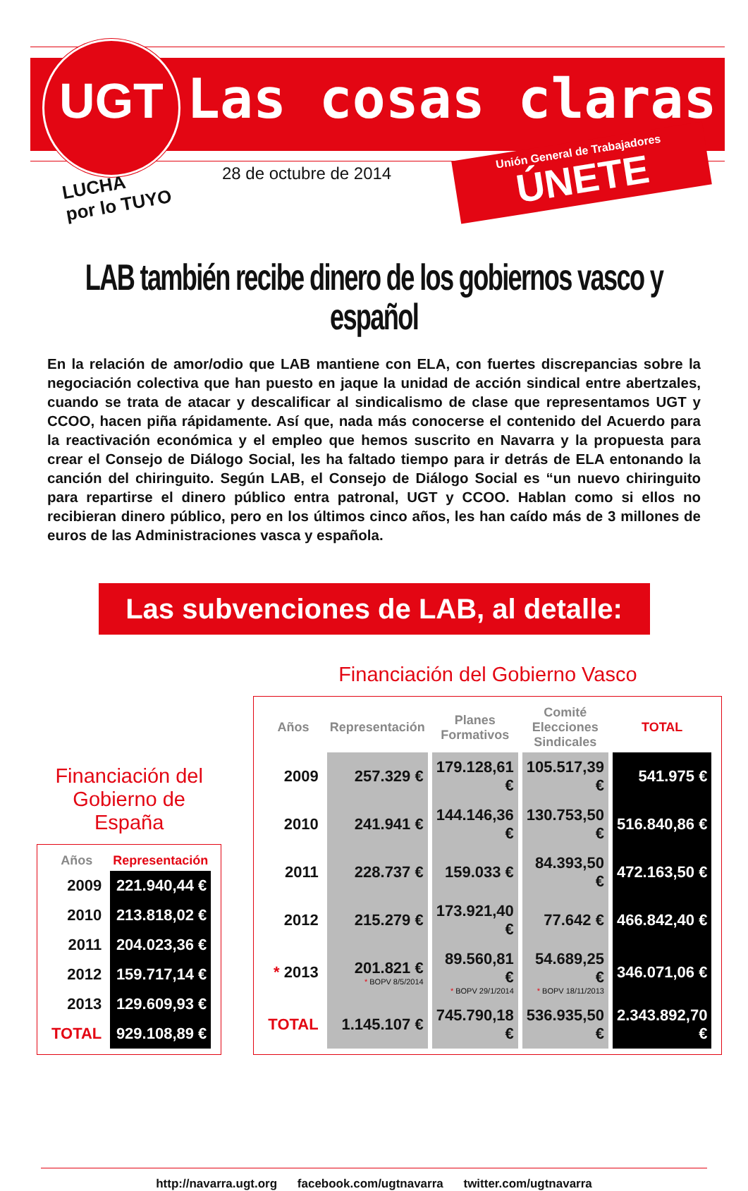UGT Las cosas claras
LUCHA
por lo TUYO
28 de octubre de 2014
Unión General de Trabajadores
ÚNETE
LAB también recibe dinero de los gobiernos vasco y español
En la relación de amor/odio que LAB mantiene con ELA, con fuertes discrepancias sobre la negociación colectiva que han puesto en jaque la unidad de acción sindical entre abertzales, cuando se trata de atacar y descalificar al sindicalismo de clase que representamos UGT y CCOO, hacen piña rápidamente. Así que, nada más conocerse el contenido del Acuerdo para la reactivación económica y el empleo que hemos suscrito en Navarra y la propuesta para crear el Consejo de Diálogo Social, les ha faltado tiempo para ir detrás de ELA entonando la canción del chiringuito. Según LAB, el Consejo de Diálogo Social es “un nuevo chiringuito para repartirse el dinero público entra patronal, UGT y CCOO. Hablan como si ellos no recibieran dinero público, pero en los últimos cinco años, les han caído más de 3 millones de euros de las Administraciones vasca y española.
Las subvenciones de LAB, al detalle:
Financiación del
Gobierno de España
| Años | Representación |
| --- | --- |
| 2009 | 221.940,44 € |
| 2010 | 213.818,02 € |
| 2011 | 204.023,36 € |
| 2012 | 159.717,14 € |
| 2013 | 129.609,93 € |
| TOTAL | 929.108,89 € |
Financiación del Gobierno Vasco
| Años | Representación | Planes Formativos | Comité Elecciones Sindicales | TOTAL |
| --- | --- | --- | --- | --- |
| 2009 | 257.329 € | 179.128,61 € | 105.517,39 € | 541.975 € |
| 2010 | 241.941 € | 144.146,36 € | 130.753,50 € | 516.840,86 € |
| 2011 | 228.737 € | 159.033 € | 84.393,50 € | 472.163,50 € |
| 2012 | 215.279 € | 173.921,40 € | 77.642 € | 466.842,40 € |
| * 2013 | 201.821 € * BOPV 8/5/2014 | 89.560,81 € * BOPV 29/1/2014 | 54.689,25 € * BOPV 18/11/2013 | 346.071,06 € |
| TOTAL | 1.145.107 € | 745.790,18 € | 536.935,50 € | 2.343.892,70 € |
http://navarra.ugt.org facebook.com/ugtnavarra twitter.com/ugtnavarra